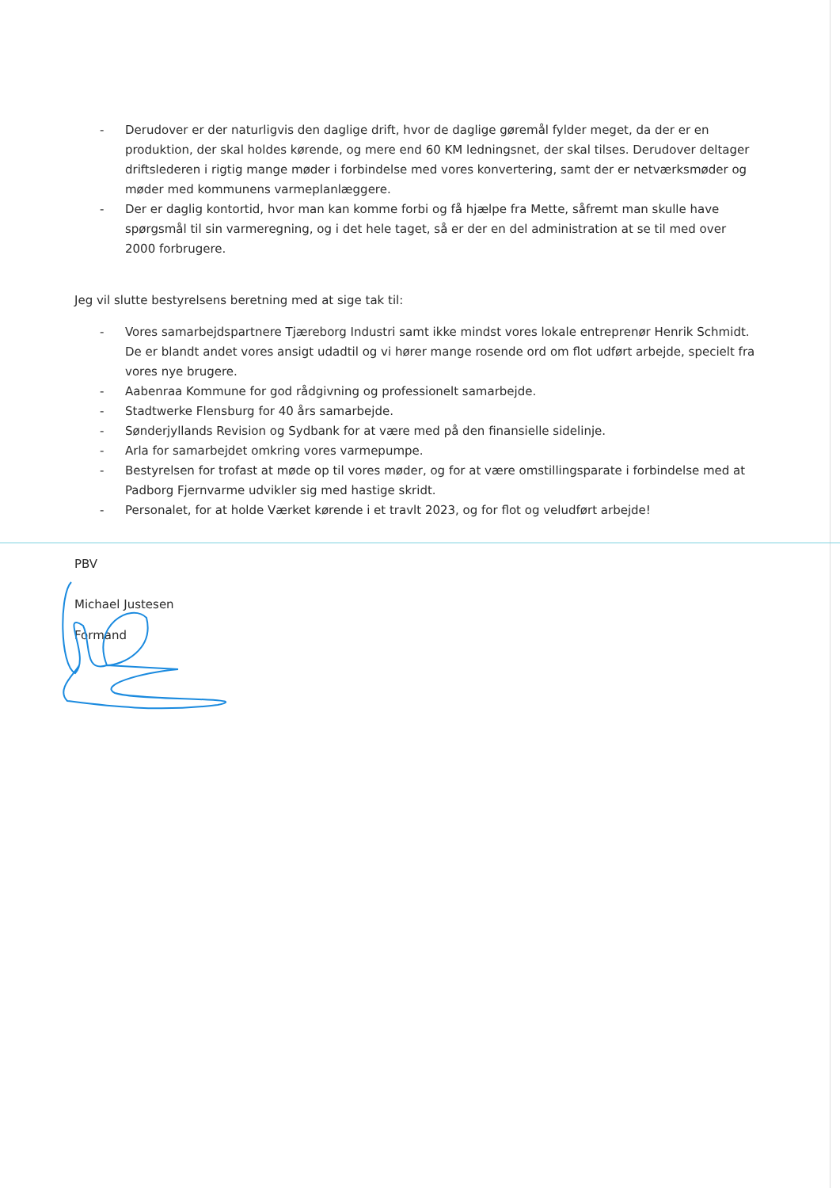- Derudover er der naturligvis den daglige drift, hvor de daglige gøremål fylder meget, da der er en produktion, der skal holdes kørende, og mere end 60 KM ledningsnet, der skal tilses. Derudover deltager driftslederen i rigtig mange møder i forbindelse med vores konvertering, samt der er netværksmøder og møder med kommunens varmeplanlæggere.
- Der er daglig kontortid, hvor man kan komme forbi og få hjælpe fra Mette, såfremt man skulle have spørgsmål til sin varmeregning, og i det hele taget, så er der en del administration at se til med over 2000 forbrugere.
Jeg vil slutte bestyrelsens beretning med at sige tak til:
- Vores samarbejdspartnere Tjæreborg Industri samt ikke mindst vores lokale entreprenør Henrik Schmidt. De er blandt andet vores ansigt udadtil og vi hører mange rosende ord om flot udført arbejde, specielt fra vores nye brugere.
- Aabenraa Kommune for god rådgivning og professionelt samarbejde.
- Stadtwerke Flensburg for 40 års samarbejde.
- Sønderjyllands Revision og Sydbank for at være med på den finansielle sidelinje.
- Arla for samarbejdet omkring vores varmepumpe.
- Bestyrelsen for trofast at møde op til vores møder, og for at være omstillingsparate i forbindelse med at Padborg Fjernvarme udvikler sig med hastige skridt.
- Personalet, for at holde Værket kørende i et travlt 2023, og for flot og veludført arbejde!
PBV
Michael Justesen
Formand